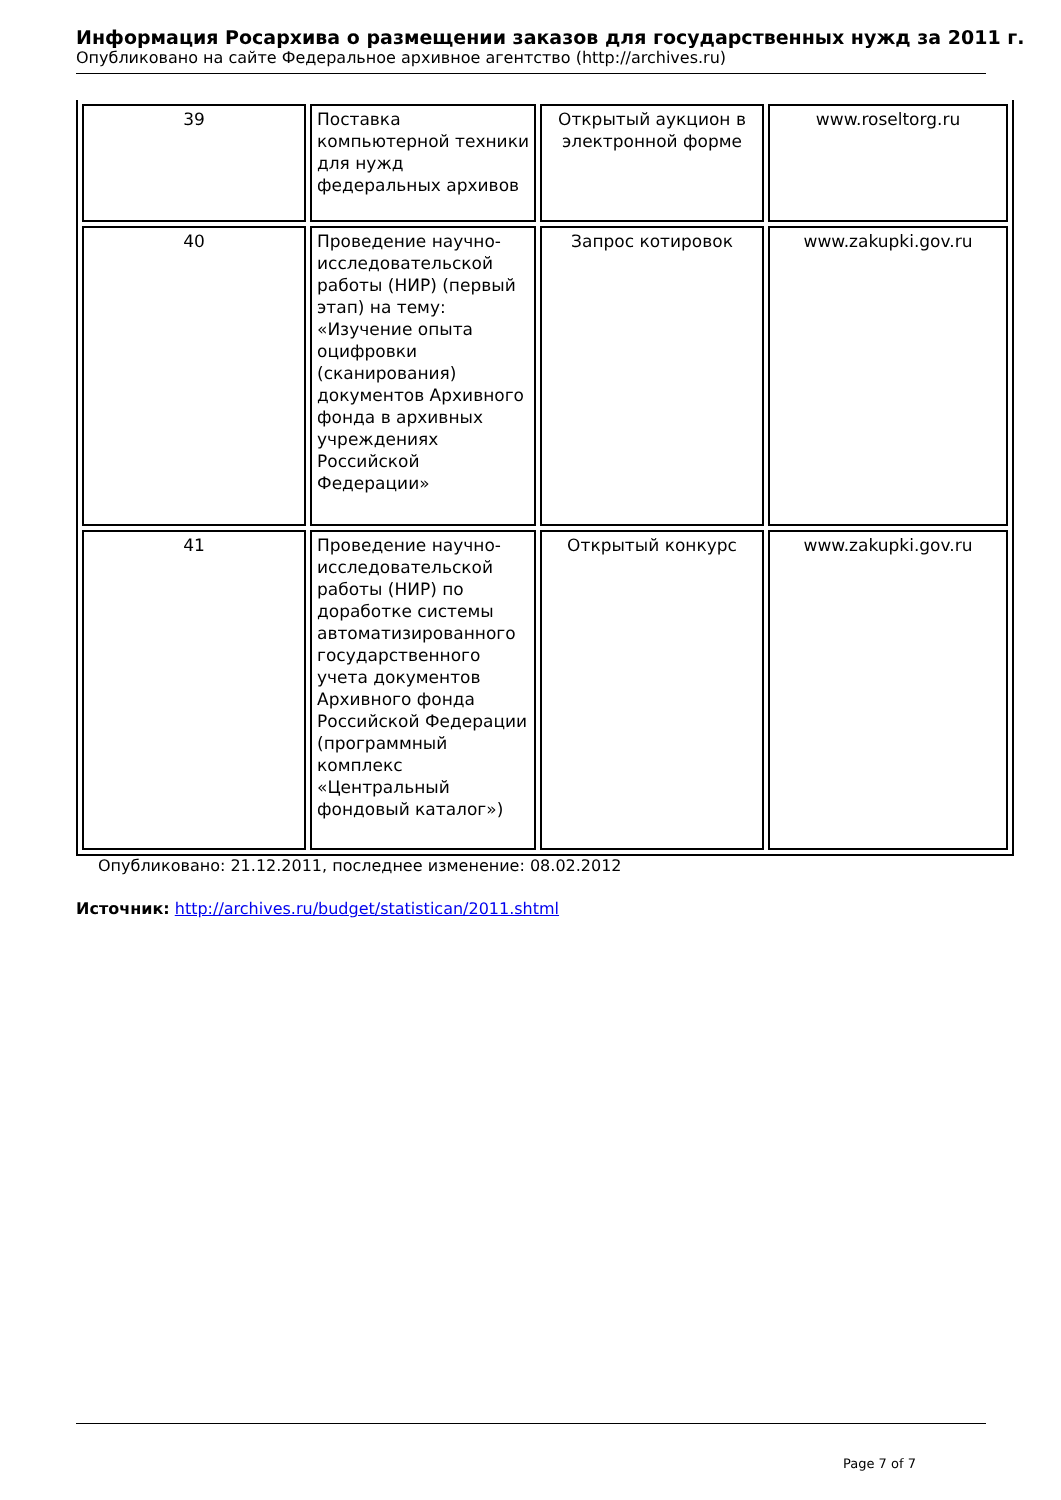Информация Росархива о размещении заказов для государственных нужд за 2011 г.
Опубликовано на сайте Федеральное архивное агентство (http://archives.ru)
| 39 | Поставка компьютерной техники для нужд федеральных архивов | Открытый аукцион в электронной форме | www.roseltorg.ru |
| 40 | Проведение научно-исследовательской работы (НИР) (первый этап) на тему: «Изучение опыта оцифровки (сканирования) документов Архивного фонда в архивных учреждениях Российской Федерации» | Запрос котировок | www.zakupki.gov.ru |
| 41 | Проведение научно-исследовательской работы (НИР) по доработке системы автоматизированного государственного учета документов Архивного фонда Российской Федерации (программный комплекс «Центральный фондовый каталог») | Открытый конкурс | www.zakupki.gov.ru |
Опубликовано: 21.12.2011, последнее изменение: 08.02.2012
Источник: http://archives.ru/budget/statistican/2011.shtml
Page 7 of 7